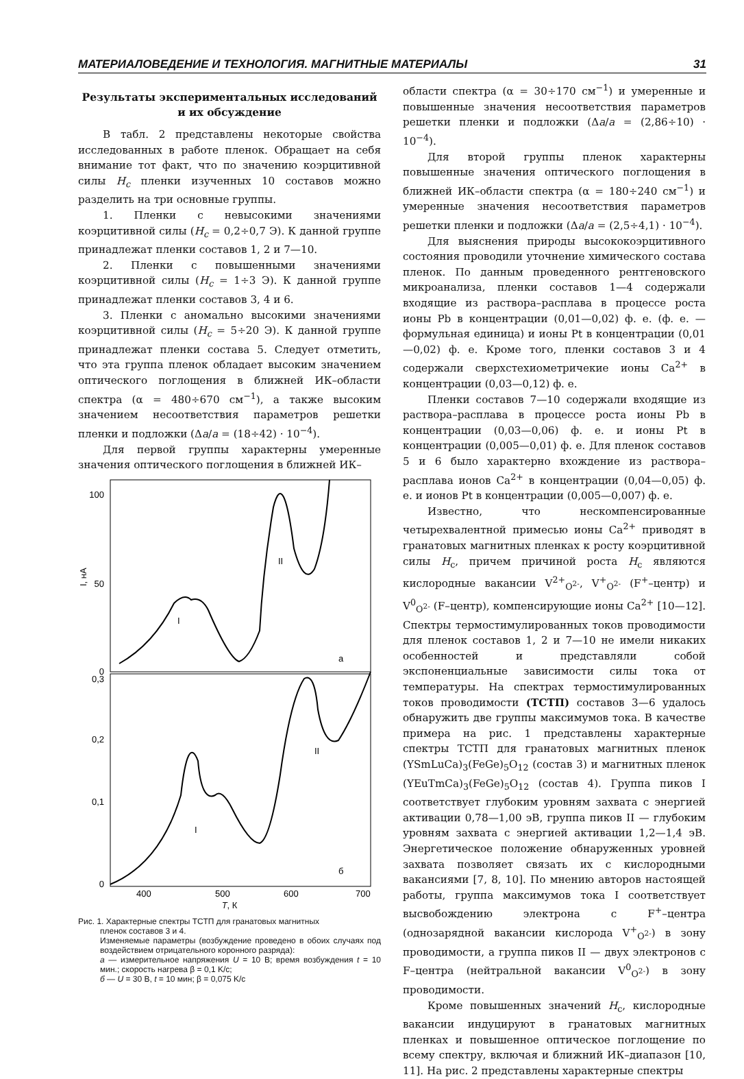МАТЕРИАЛОВЕДЕНИЕ И ТЕХНОЛОГИЯ. МАГНИТНЫЕ МАТЕРИАЛЫ 31
Результаты экспериментальных исследований
и их обсуждение
В табл. 2 представлены некоторые свойства исследованных в работе пленок. Обращает на себя внимание тот факт, что по значению коэрцитивной силы H<sub>c</sub> пленки изученных 10 составов можно разделить на три основные группы.
1. Пленки с невысокими значениями коэрцитивной силы (H<sub>c</sub> = 0,2÷0,7 Э). К данной группе принадлежат пленки составов 1, 2 и 7—10.
2. Пленки с повышенными значениями коэрцитивной силы (H<sub>c</sub> = 1÷3 Э). К данной группе принадлежат пленки составов 3, 4 и 6.
3. Пленки с аномально высокими значениями коэрцитивной силы (H<sub>c</sub> = 5÷20 Э). К данной группе принадлежат пленки состава 5. Следует отметить, что эта группа пленок обладает высоким значением оптического поглощения в ближней ИК–области спектра (α = 480÷670 см<sup>−1</sup>), а также высоким значением несоответствия параметров решетки пленки и подложки (Δa/a = (18÷42) · 10<sup>−4</sup>).
Для первой группы характерны умеренные значения оптического поглощения в ближней ИК–
100
50
0
0,3
0,2
0,1
0
I, нА
I
II
а
I
II
б
400
500
600
700
T, К
Рис. 1. Характерные спектры ТСТП для гранатовых магнитных
пленок составов 3 и 4.
Изменяемые параметры (возбуждение проведено в обоих случаях под воздействием отрицательного коронного разряда):
а — измерительное напряжения U = 10 В; время возбуждения t = 10 мин.; скорость нагрева β = 0,1 K/c;
б — U = 30 В, t = 10 мин; β = 0,075 K/c
области спектра (α = 30÷170 см<sup>−1</sup>) и умеренные и повышенные значения несоответствия параметров решетки пленки и подложки (Δa/a = (2,86÷10) · 10<sup>−4</sup>).
Для второй группы пленок характерны повышенные значения оптического поглощения в ближней ИК–области спектра (α = 180÷240 см<sup>−1</sup>) и умеренные значения несоответствия параметров решетки пленки и подложки (Δa/a = (2,5÷4,1) · 10<sup>−4</sup>).
Для выяснения природы высококоэрцитивного состояния проводили уточнение химического состава пленок. По данным проведенного рентгеновского микроанализа, пленки составов 1—4 содержали входящие из раствора–расплава в процессе роста ионы Pb в концентрации (0,01—0,02) ф. е. (ф. е. — формульная единица) и ионы Pt в концентрации (0,01—0,02) ф. е. Кроме того, пленки составов 3 и 4 содержали сверхстехиометричекие ионы Ca<sup>2+</sup> в концентрации (0,03—0,12) ф. е.
Пленки составов 7—10 содержали входящие из раствора–расплава в процессе роста ионы Pb в концентрации (0,03—0,06) ф. е. и ионы Pt в концентрации (0,005—0,01) ф. е. Для пленок составов 5 и 6 было характерно вхождение из раствора–расплава ионов Ca<sup>2+</sup> в концентрации (0,04—0,05) ф. е. и ионов Pt в концентрации (0,005—0,007) ф. е.
Известно, что нескомпенсированные четырехвалентной примесью ионы Ca<sup>2+</sup> приводят в гранатовых магнитных пленках к росту коэрцитивной силы H<sub>c</sub>, причем причиной роста H<sub>c</sub> являются кислородные вакансии V<sup>2+</sup><sub>O<sup>2-</sup></sub>, V<sup>+</sup><sub>O<sup>2-</sup></sub> (F<sup>+</sup>–центр) и V<sup>0</sup><sub>O<sup>2-</sup></sub> (F–центр), компенсирующие ионы Ca<sup>2+</sup> [10—12]. Спектры термостимулированных токов проводимости для пленок составов 1, 2 и 7—10 не имели никаких особенностей и представляли собой экспоненциальные зависимости силы тока от температуры. На спектрах термостимулированных токов проводимости (ТСТП) составов 3—6 удалось обнаружить две группы максимумов тока. В качестве примера на рис. 1 представлены характерные спектры ТСТП для гранатовых магнитных пленок (YSmLuCa)<sub>3</sub>(FeGe)<sub>5</sub>O<sub>12</sub> (состав 3) и магнитных пленок (YEuTmCa)<sub>3</sub>(FeGe)<sub>5</sub>O<sub>12</sub> (состав 4). Группа пиков I соответствует глубоким уровням захвата с энергией активации 0,78—1,00 эВ, группа пиков II — глубоким уровням захвата с энергией активации 1,2—1,4 эВ. Энергетическое положение обнаруженных уровней захвата позволяет связать их с кислородными вакансиями [7, 8, 10]. По мнению авторов настоящей работы, группа максимумов тока I соответствует высвобождению электрона с F<sup>+</sup>–центра (однозарядной вакансии кислорода V<sup>+</sup><sub>O<sup>2-</sup></sub>) в зону проводимости, а группа пиков II — двух электронов с F–центра (нейтральной вакансии V<sup>0</sup><sub>O<sup>2-</sup></sub>) в зону проводимости.
Кроме повышенных значений H<sub>c</sub>, кислородные вакансии индуцируют в гранатовых магнитных пленках и повышенное оптическое поглощение по всему спектру, включая и ближний ИК–диапазон [10, 11]. На рис. 2 представлены характерные спектры